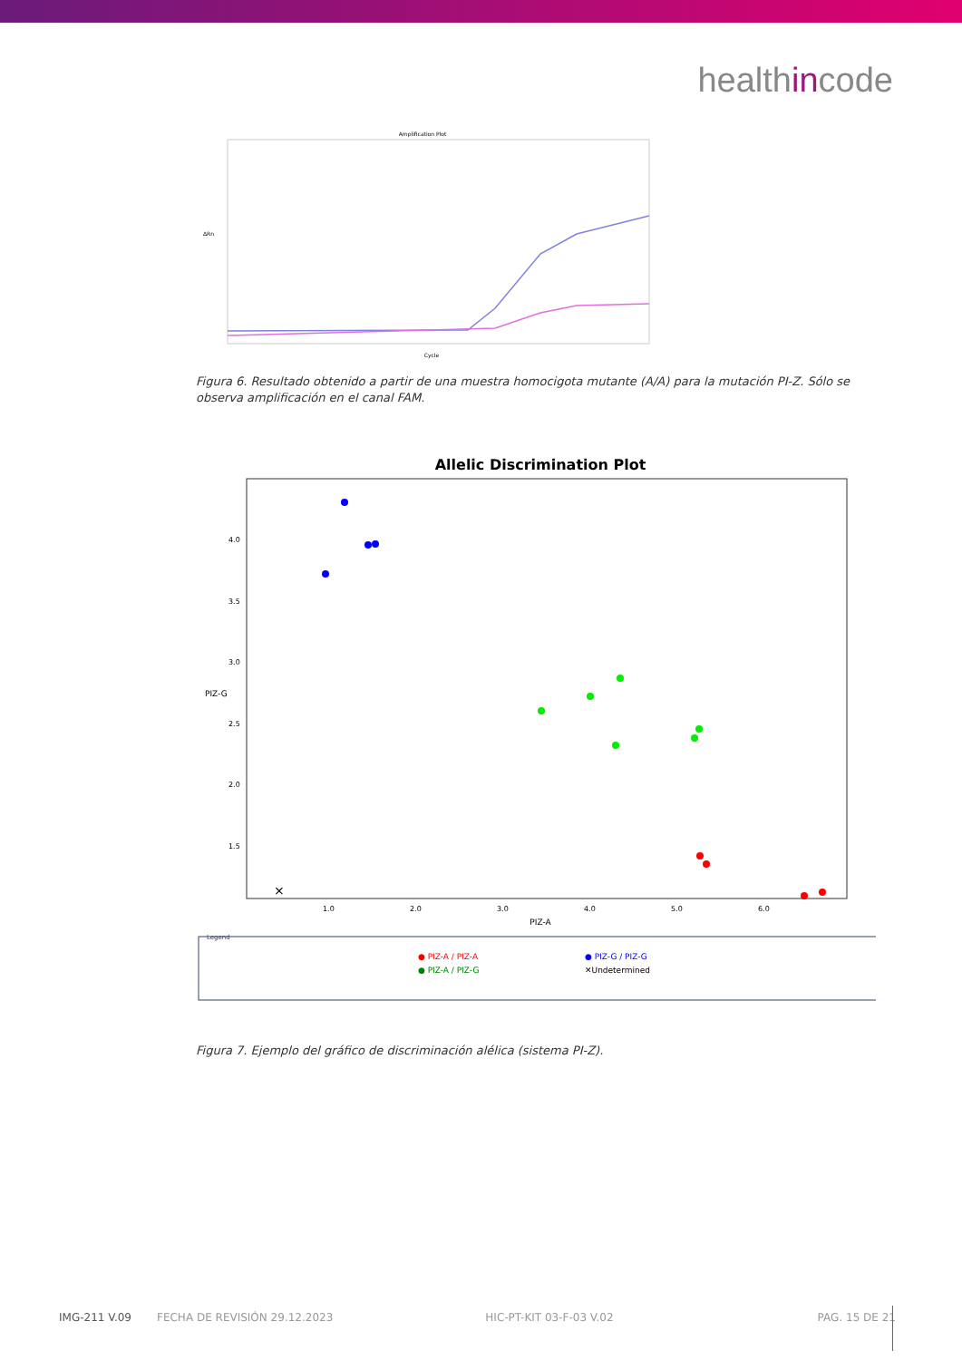healthincode
Amplification Plot
Cycle
ΔRn
Figura 6. Resultado obtenido a partir de una muestra homocigota mutante (A/A) para la mutación PI-Z. Sólo se observa amplificación en el canal FAM.
Allelic Discrimination Plot
4.0
3.5
3.0
2.5
2.0
1.5
1.0
2.0
3.0
4.0
5.0
6.0
PIZ-A
PIZ-G
×
Legend
● PIZ-A / PIZ-A
● PIZ-G / PIZ-G
● PIZ-A / PIZ-G
✕Undetermined
Figura 7. Ejemplo del gráfico de discriminación alélica (sistema PI-Z).
IMG-211 V.09 FECHA DE REVISIÓN 29.12.2023 HIC-PT-KIT 03-F-03 V.02 PAG. 15 DE 21